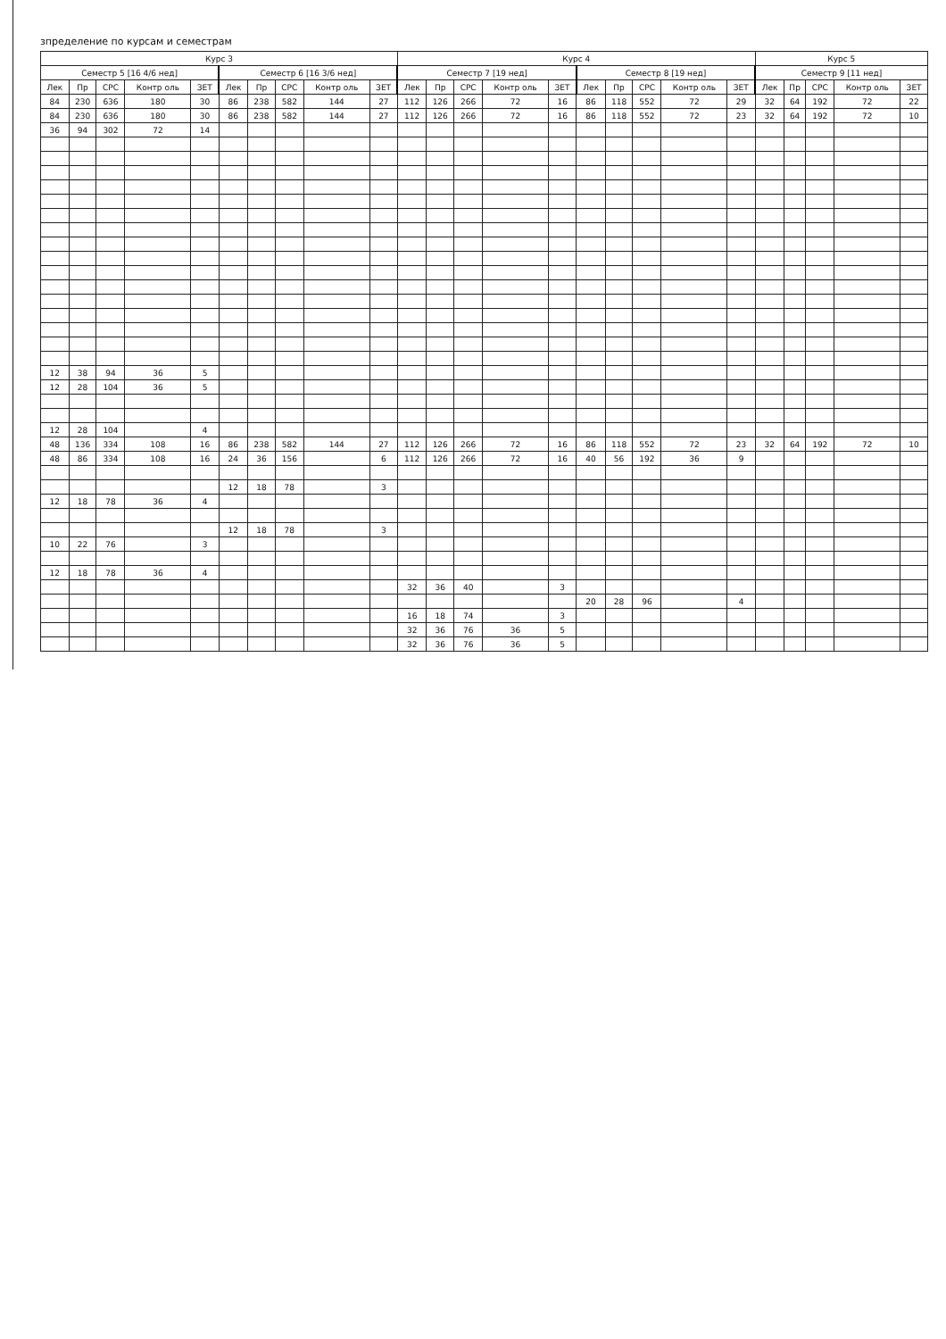зпределение по курсам и семестрам
| Курс 3 | | | | | | | | | | Курс 4 | | | | | | | | | | Курс 5 | | | | |
| --- | --- | --- | --- | --- | --- | --- | --- | --- | --- | --- | --- | --- | --- | --- | --- | --- | --- | --- | --- | --- | --- | --- | --- | --- |
| Семестр 5 [16 4/6 нед] | | | | | Семестр 6 [16 3/6 нед] | | | | | Семестр 7 [19 нед] | | | | | Семестр 8 [19 нед] | | | | | Семестр 9 [11 нед] | | | | |
| Лек | Пр | СРС | Контр оль | ЗЕТ | Лек | Пр | СРС | Контр оль | ЗЕТ | Лек | Пр | СРС | Контр оль | ЗЕТ | Лек | Пр | СРС | Контр оль | ЗЕТ | Лек | Пр | СРС | Контр оль | ЗЕТ |
| 84 | 230 | 636 | 180 | 30 | 86 | 238 | 582 | 144 | 27 | 112 | 126 | 266 | 72 | 16 | 86 | 118 | 552 | 72 | 29 | 32 | 64 | 192 | 72 | 22 |
| 84 | 230 | 636 | 180 | 30 | 86 | 238 | 582 | 144 | 27 | 112 | 126 | 266 | 72 | 16 | 86 | 118 | 552 | 72 | 23 | 32 | 64 | 192 | 72 | 10 |
| 36 | 94 | 302 | 72 | 14 | | | | | | | | | | | | | | | | | | | | |
| 12 | 38 | 94 | 36 | 5 | | | | | | | | | | | | | | | | | | | | |
| 12 | 28 | 104 | 36 | 5 | | | | | | | | | | | | | | | | | | | | |
| 12 | 28 | 104 | | 4 | | | | | | | | | | | | | | | | | | | | |
| 48 | 136 | 334 | 108 | 16 | 86 | 238 | 582 | 144 | 27 | 112 | 126 | 266 | 72 | 16 | 86 | 118 | 552 | 72 | 23 | 32 | 64 | 192 | 72 | 10 |
| 48 | 86 | 334 | 108 | 16 | 24 | 36 | 156 | | 6 | 112 | 126 | 266 | 72 | 16 | 40 | 56 | 192 | 36 | 9 | | | | | |
| | | | | | 12 | 18 | 78 | | 3 | | | | | | | | | | | | | | | |
| 12 | 18 | 78 | 36 | 4 | | | | | | | | | | | | | | | | | | | | |
| | | | | | 12 | 18 | 78 | | 3 | | | | | | | | | | | | | | | |
| 10 | 22 | 76 | | 3 | | | | | | | | | | | | | | | | | | | | |
| 12 | 18 | 78 | 36 | 4 | | | | | | | | | | | | | | | | | | | | |
| | | | | | | | | | | 32 | 36 | 40 | | 3 | | | | | | | | | | |
| | | | | | | | | | | | | | | | 20 | 28 | 96 | | 4 | | | | | |
| | | | | | | | | | | 16 | 18 | 74 | | 3 | | | | | | | | | | |
| | | | | | | | | | | 32 | 36 | 76 | 36 | 5 | | | | | | | | | | |
| | | | | | | | | | | 32 | 36 | 76 | 36 | 5 | | | | | | | | | | |